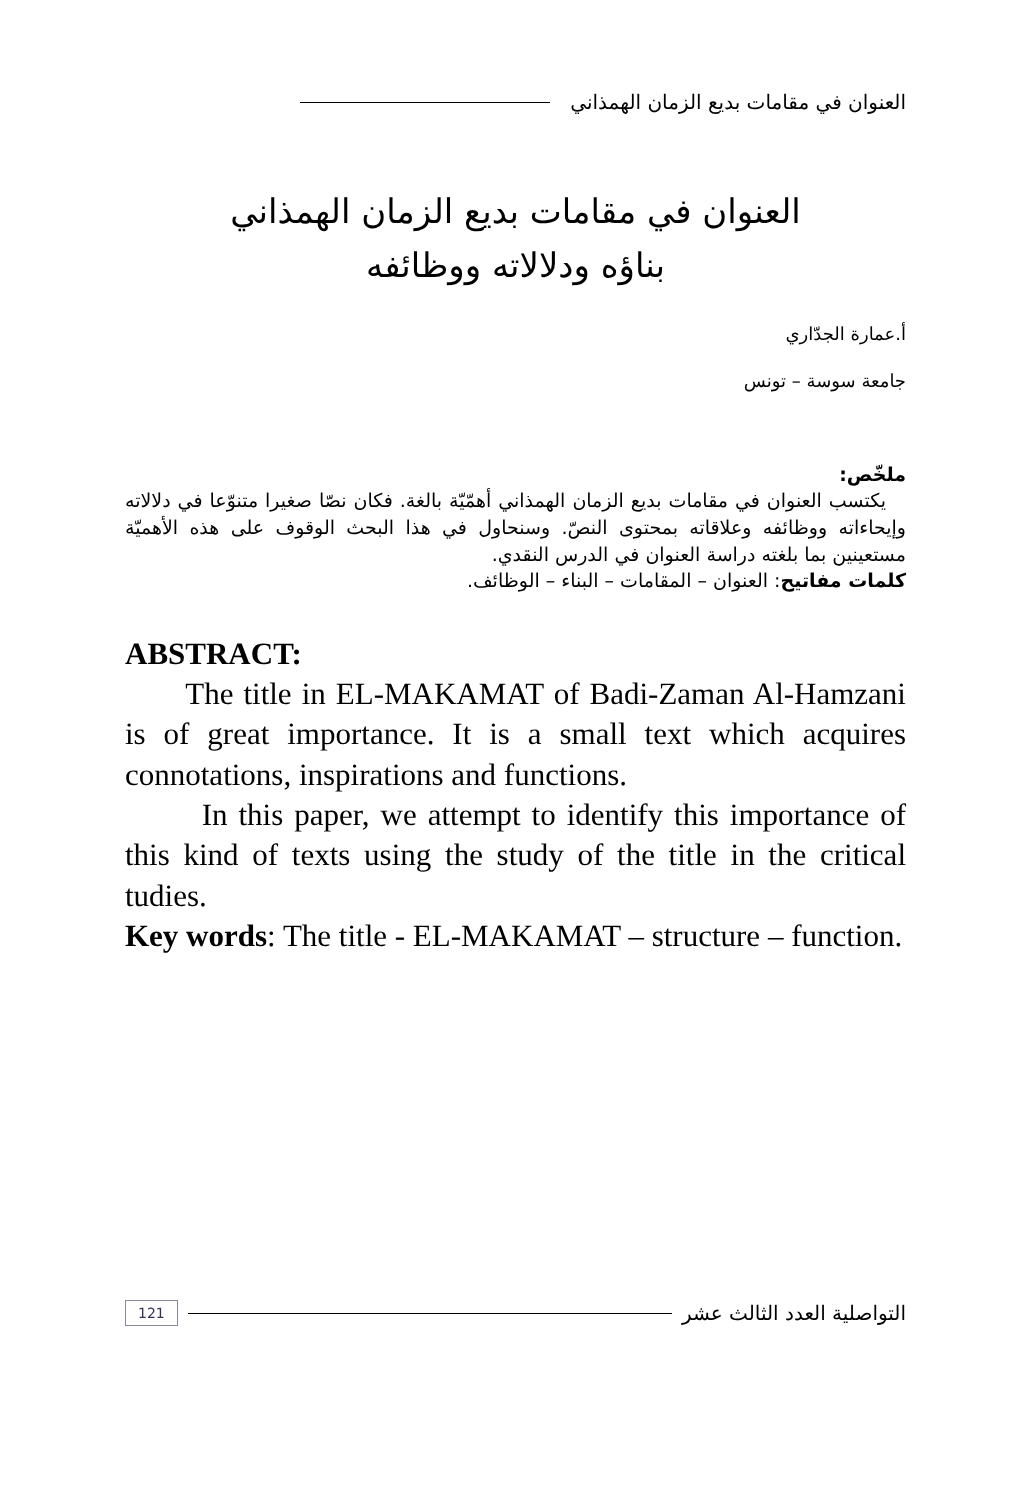العنوان في مقامات بديع الزمان الهمذاني
العنوان في مقامات بديع الزمان الهمذاني
بناؤه ودلالاته ووظائفه
أ.عمارة الجدّاري
جامعة سوسة – تونس
ملخّص:
يكتسب العنوان في مقامات بديع الزمان الهمذاني أهمّيّة بالغة. فكان نصّا صغيرا متنوّعا في دلالاته وإيحاءاته ووظائفه وعلاقاته بمحتوى النصّ. وسنحاول في هذا البحث الوقوف على هذه الأهميّة مستعينين بما بلغته دراسة العنوان في الدرس النقدي.
كلمات مفاتيح: العنوان – المقامات – البناء – الوظائف.
ABSTRACT:
The title in EL-MAKAMAT of Badi-Zaman Al-Hamzani is of great importance. It is a small text which acquires connotations, inspirations and functions.
In this paper, we attempt to identify this importance of this kind of texts using the study of the title in the critical tudies.
Key words: The title - EL-MAKAMAT – structure – function.
التواصلية العدد الثالث عشر 121